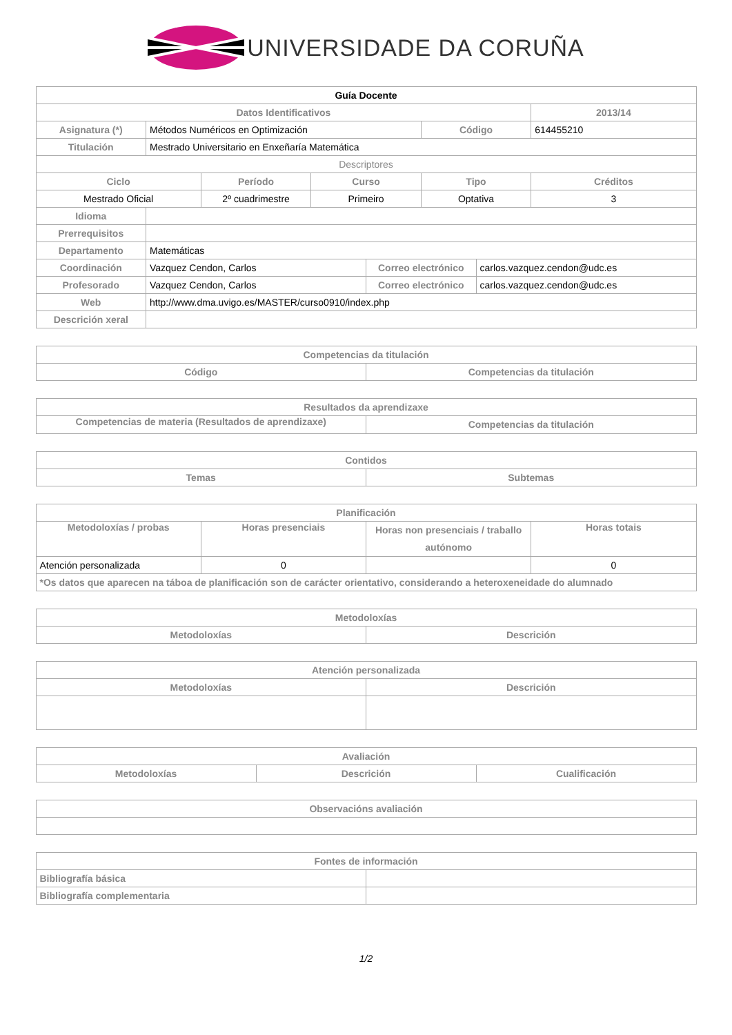UNIVERSIDADE DA CORUÑA
| Guía Docente | | | | | | | |
| --- | --- | --- | --- | --- | --- | --- | --- |
| Datos Identificativos | | | | | | | 2013/14 |
| Asignatura (*) | Métodos Numéricos en Optimización | | | | Código | | 614455210 |
| Titulación | Mestrado Universitario en Enxeñaría Matemática | | | | | | |
| Descriptores | | | | | | | |
| Ciclo | | Período | Curso | | Tipo | | Créditos |
| Mestrado Oficial | | 2º cuadrimestre | Primeiro | | Optativa | | 3 |
| Idioma | | | | | | | |
| Prerrequisitos | | | | | | | |
| Departamento | Matemáticas | | | | | | |
| Coordinación | Vazquez Cendon, Carlos | | | Correo electrónico | | carlos.vazquez.cendon@udc.es | |
| Profesorado | Vazquez Cendon, Carlos | | | Correo electrónico | | carlos.vazquez.cendon@udc.es | |
| Web | http://www.dma.uvigo.es/MASTER/curso0910/index.php | | | | | | |
| Descrición xeral | | | | | | | |
| Competencias da titulación | |
| --- | --- |
| Código | Competencias da titulación |
| Resultados da aprendizaxe | |
| --- | --- |
| Competencias de materia (Resultados de aprendizaxe) | Competencias da titulación |
| Contidos | |
| --- | --- |
| Temas | Subtemas |
| Planificación | | | |
| --- | --- | --- | --- |
| Metodoloxías / probas | Horas presenciais | Horas non presenciais / traballo autónomo | Horas totais |
| Atención personalizada | 0 | | 0 |
| *Os datos que aparecen na táboa de planificación son de carácter orientativo, considerando a heteroxeneidade do alumnado | | | |
| Metodoloxías | |
| --- | --- |
| Metodoloxías | Descrición |
| Atención personalizada | |
| --- | --- |
| Metodoloxías | Descrición |
| Avaliación | | |
| --- | --- | --- |
| Metodoloxías | Descrición | Cualificación |
| Observacións avaliación |
| --- |
| Fontes de información | |
| --- | --- |
| Bibliografía básica | |
| Bibliografía complementaria | |
1/2